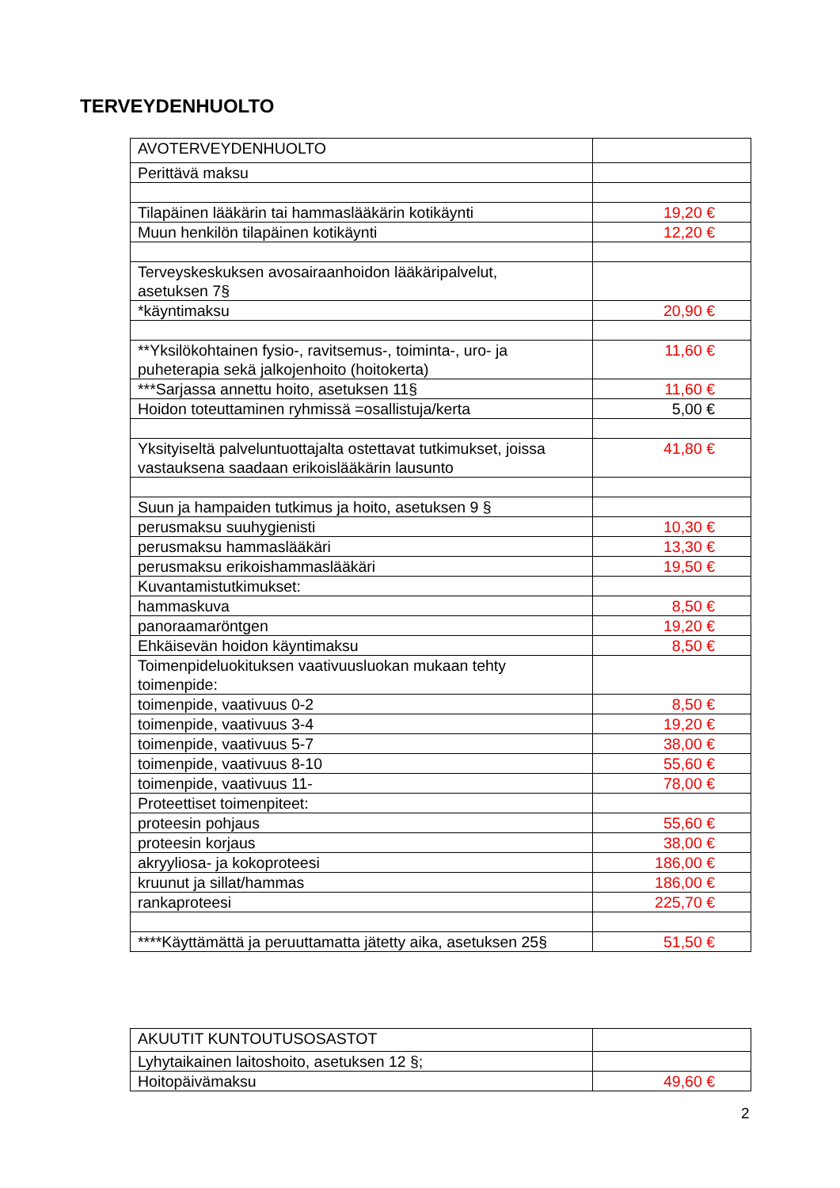TERVEYDENHUOLTO
| AVOTERVEYDENHUOLTO | |
| Perittävä maksu | |
| Tilapäinen lääkärin tai hammaslääkärin kotikäynti | 19,20 € |
| Muun henkilön tilapäinen kotikäynti | 12,20 € |
| Terveyskeskuksen avosairaanhoidon lääkäripalvelut, asetuksen 7§ | |
| *käyntimaksu | 20,90 € |
| **Yksilökohtainen fysio-, ravitsemus-, toiminta-, uro- ja puheterapia sekä jalkojenhoito (hoitokerta) | 11,60 € |
| ***Sarjassa annettu hoito, asetuksen 11§ | 11,60 € |
| Hoidon toteuttaminen ryhmissä =osallistuja/kerta | 5,00 € |
| Yksityiseltä palveluntuottajalta ostettavat tutkimukset, joissa vastauksena saadaan erikoislääkärin lausunto | 41,80 € |
| Suun ja hampaiden tutkimus ja hoito, asetuksen 9 § | |
| perusmaksu suuhygienisti | 10,30 € |
| perusmaksu hammaslääkäri | 13,30 € |
| perusmaksu erikoishammaslääkäri | 19,50 € |
| Kuvantamistutkimukset: | |
| hammaskuva | 8,50 € |
| panoraamaröntgen | 19,20 € |
| Ehkäisevän hoidon käyntimaksu | 8,50 € |
| Toimenpideluokituksen vaativuusluokan mukaan tehty toimenpide: | |
| toimenpide, vaativuus 0-2 | 8,50 € |
| toimenpide, vaativuus 3-4 | 19,20 € |
| toimenpide, vaativuus 5-7 | 38,00 € |
| toimenpide, vaativuus 8-10 | 55,60 € |
| toimenpide, vaativuus 11- | 78,00 € |
| Proteettiset toimenpiteet: | |
| proteesin pohjaus | 55,60 € |
| proteesin korjaus | 38,00 € |
| akryyliosa- ja kokoproteesi | 186,00 € |
| kruunut ja sillat/hammas | 186,00 € |
| rankaproteesi | 225,70 € |
| ****Käyttämättä ja peruuttamatta jätetty aika, asetuksen 25§ | 51,50 € |
| AKUUTIT KUNTOUTUSOSASTOT | |
| Lyhytaikainen laitoshoito, asetuksen 12 §; | |
| Hoitopäivämaksu | 49,60 € |
2